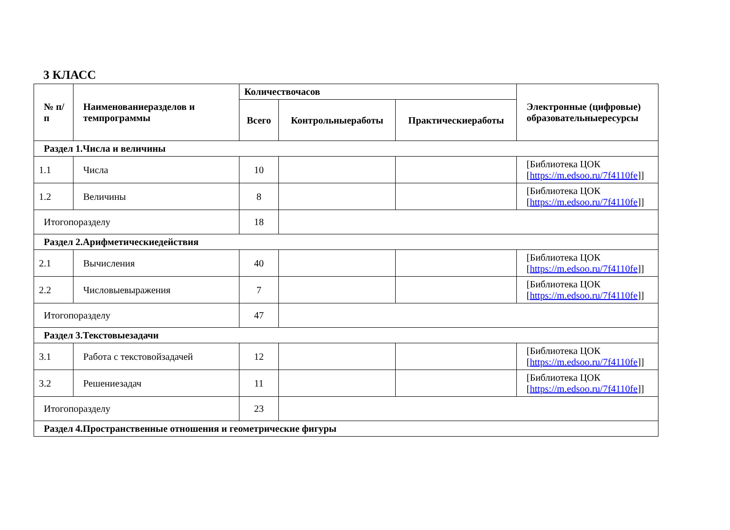3 КЛАСС
| № п/п | Наименованиеразделов и темпрограммы | Количествочасов | | | Электронные (цифровые) образовательныересурсы |
| --- | --- | --- | --- | --- | --- |
| | | Всего | Контрольныеработы | Практическиеработы | |
| Раздел 1.Числа и величины | | | | | |
| 1.1 | Числа | 10 | | | [Библиотека ЦОК [ https://m.edsoo.ru/7f4110fe ]] |
| 1.2 | Величины | 8 | | | [Библиотека ЦОК [ https://m.edsoo.ru/7f4110fe ]] |
| Итогопоразделу | | 18 | | | |
| Раздел 2.Арифметическиедействия | | | | | |
| 2.1 | Вычисления | 40 | | | [Библиотека ЦОК [ https://m.edsoo.ru/7f4110fe ]] |
| 2.2 | Числовыевыражения | 7 | | | [Библиотека ЦОК [ https://m.edsoo.ru/7f4110fe ]] |
| Итогопоразделу | | 47 | | | |
| Раздел 3.Текстовыезадачи | | | | | |
| 3.1 | Работа с текстовойзадачей | 12 | | | [Библиотека ЦОК [ https://m.edsoo.ru/7f4110fe ]] |
| 3.2 | Решениезадач | 11 | | | [Библиотека ЦОК [ https://m.edsoo.ru/7f4110fe ]] |
| Итогопоразделу | | 23 | | | |
| Раздел 4.Пространственные отношения и геометрические фигуры | | | | | |